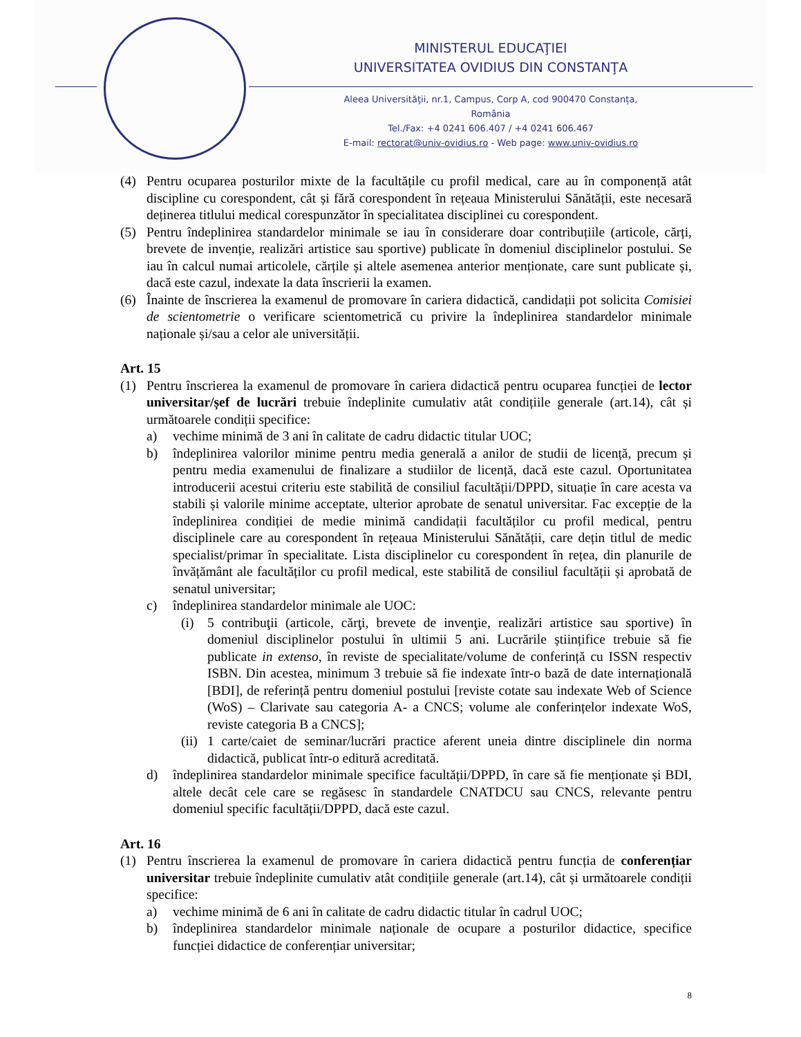MINISTERUL EDUCAŢIEI
UNIVERSITATEA OVIDIUS DIN CONSTANŢA
Aleea Universităţii, nr.1, Campus, Corp A, cod 900470 Constanța, România
Tel./Fax: +4 0241 606.407 / +4 0241 606.467
E-mail: rectorat@univ-ovidius.ro - Web page: www.univ-ovidius.ro
(4) Pentru ocuparea posturilor mixte de la facultățile cu profil medical, care au în componență atât discipline cu corespondent, cât și fără corespondent în rețeaua Ministerului Sănătății, este necesară deținerea titlului medical corespunzător în specialitatea disciplinei cu corespondent.
(5) Pentru îndeplinirea standardelor minimale se iau în considerare doar contribuțiile (articole, cărți, brevete de invenție, realizări artistice sau sportive) publicate în domeniul disciplinelor postului. Se iau în calcul numai articolele, cărțile și altele asemenea anterior menționate, care sunt publicate și, dacă este cazul, indexate la data înscrierii la examen.
(6) Înainte de înscrierea la examenul de promovare în cariera didactică, candidații pot solicita Comisiei de scientometrie o verificare scientometrică cu privire la îndeplinirea standardelor minimale naționale și/sau a celor ale universității.
Art. 15
(1) Pentru înscrierea la examenul de promovare în cariera didactică pentru ocuparea funcției de lector universitar/șef de lucrări trebuie îndeplinite cumulativ atât condițiile generale (art.14), cât și următoarele condiții specifice:
a) vechime minimă de 3 ani în calitate de cadru didactic titular UOC;
b) îndeplinirea valorilor minime pentru media generală a anilor de studii de licență, precum și pentru media examenului de finalizare a studiilor de licență, dacă este cazul. Oportunitatea introducerii acestui criteriu este stabilită de consiliul facultății/DPPD, situație în care acesta va stabili și valorile minime acceptate, ulterior aprobate de senatul universitar. Fac excepție de la îndeplinirea condiției de medie minimă candidații facultăților cu profil medical, pentru disciplinele care au corespondent în rețeaua Ministerului Sănătății, care dețin titlul de medic specialist/primar în specialitate. Lista disciplinelor cu corespondent în rețea, din planurile de învățământ ale facultăților cu profil medical, este stabilită de consiliul facultății și aprobată de senatul universitar;
c) îndeplinirea standardelor minimale ale UOC:
(i) 5 contribuţii (articole, cărţi, brevete de invenţie, realizări artistice sau sportive) în domeniul disciplinelor postului în ultimii 5 ani. Lucrările științifice trebuie să fie publicate in extenso, în reviste de specialitate/volume de conferință cu ISSN respectiv ISBN. Din acestea, minimum 3 trebuie să fie indexate într-o bază de date internațională [BDI], de referință pentru domeniul postului [reviste cotate sau indexate Web of Science (WoS) – Clarivate sau categoria A- a CNCS; volume ale conferințelor indexate WoS, reviste categoria B a CNCS];
(ii) 1 carte/caiet de seminar/lucrări practice aferent uneia dintre disciplinele din norma didactică, publicat într-o editură acreditată.
d) îndeplinirea standardelor minimale specifice facultății/DPPD, în care să fie menționate și BDI, altele decât cele care se regăsesc în standardele CNATDCU sau CNCS, relevante pentru domeniul specific facultății/DPPD, dacă este cazul.
Art. 16
(1) Pentru înscrierea la examenul de promovare în cariera didactică pentru funcția de conferențiar universitar trebuie îndeplinite cumulativ atât condițiile generale (art.14), cât și următoarele condiții specifice:
a) vechime minimă de 6 ani în calitate de cadru didactic titular în cadrul UOC;
b) îndeplinirea standardelor minimale naționale de ocupare a posturilor didactice, specifice funcției didactice de conferențiar universitar;
8